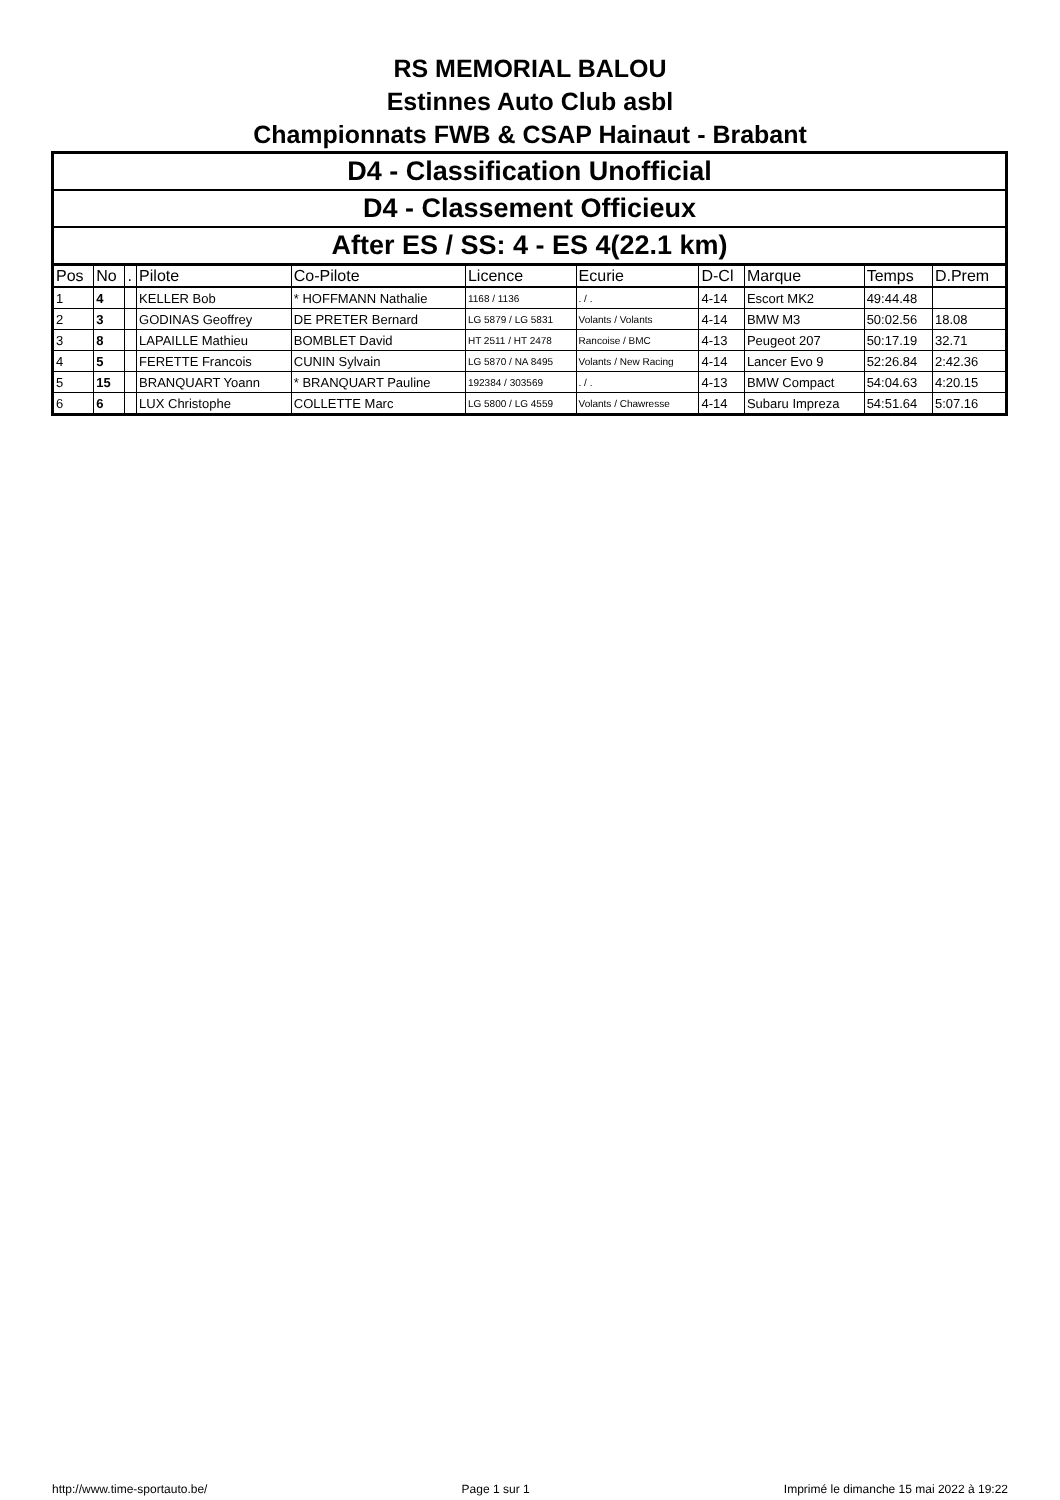RS MEMORIAL BALOU
Estinnes Auto Club asbl
Championnats FWB & CSAP Hainaut - Brabant
D4 - Classification Unofficial
D4 - Classement Officieux
After ES / SS: 4 - ES 4(22.1 km)
| Pos | No | . | Pilote | Co-Pilote | Licence | Ecurie | D-Cl | Marque | Temps | D.Prem |
| --- | --- | --- | --- | --- | --- | --- | --- | --- | --- | --- |
| 1 | 4 | | KELLER Bob | * HOFFMANN Nathalie | 1168 / 1136 | . / . | 4-14 | Escort MK2 | 49:44.48 | |
| 2 | 3 | | GODINAS Geoffrey | DE PRETER Bernard | LG 5879 / LG 5831 | Volants / Volants | 4-14 | BMW M3 | 50:02.56 | 18.08 |
| 3 | 8 | | LAPAILLE Mathieu | BOMBLET David | HT 2511 / HT 2478 | Rancoise / BMC | 4-13 | Peugeot 207 | 50:17.19 | 32.71 |
| 4 | 5 | | FERETTE Francois | CUNIN Sylvain | LG 5870 / NA 8495 | Volants / New Racing | 4-14 | Lancer Evo 9 | 52:26.84 | 2:42.36 |
| 5 | 15 | | BRANQUART Yoann | * BRANQUART Pauline | 192384 / 303569 | . / . | 4-13 | BMW Compact | 54:04.63 | 4:20.15 |
| 6 | 6 | | LUX Christophe | COLLETTE Marc | LG 5800 / LG 4559 | Volants / Chawresse | 4-14 | Subaru Impreza | 54:51.64 | 5:07.16 |
http://www.time-sportauto.be/ Page 1 sur 1 Imprimé le dimanche 15 mai 2022 à 19:22